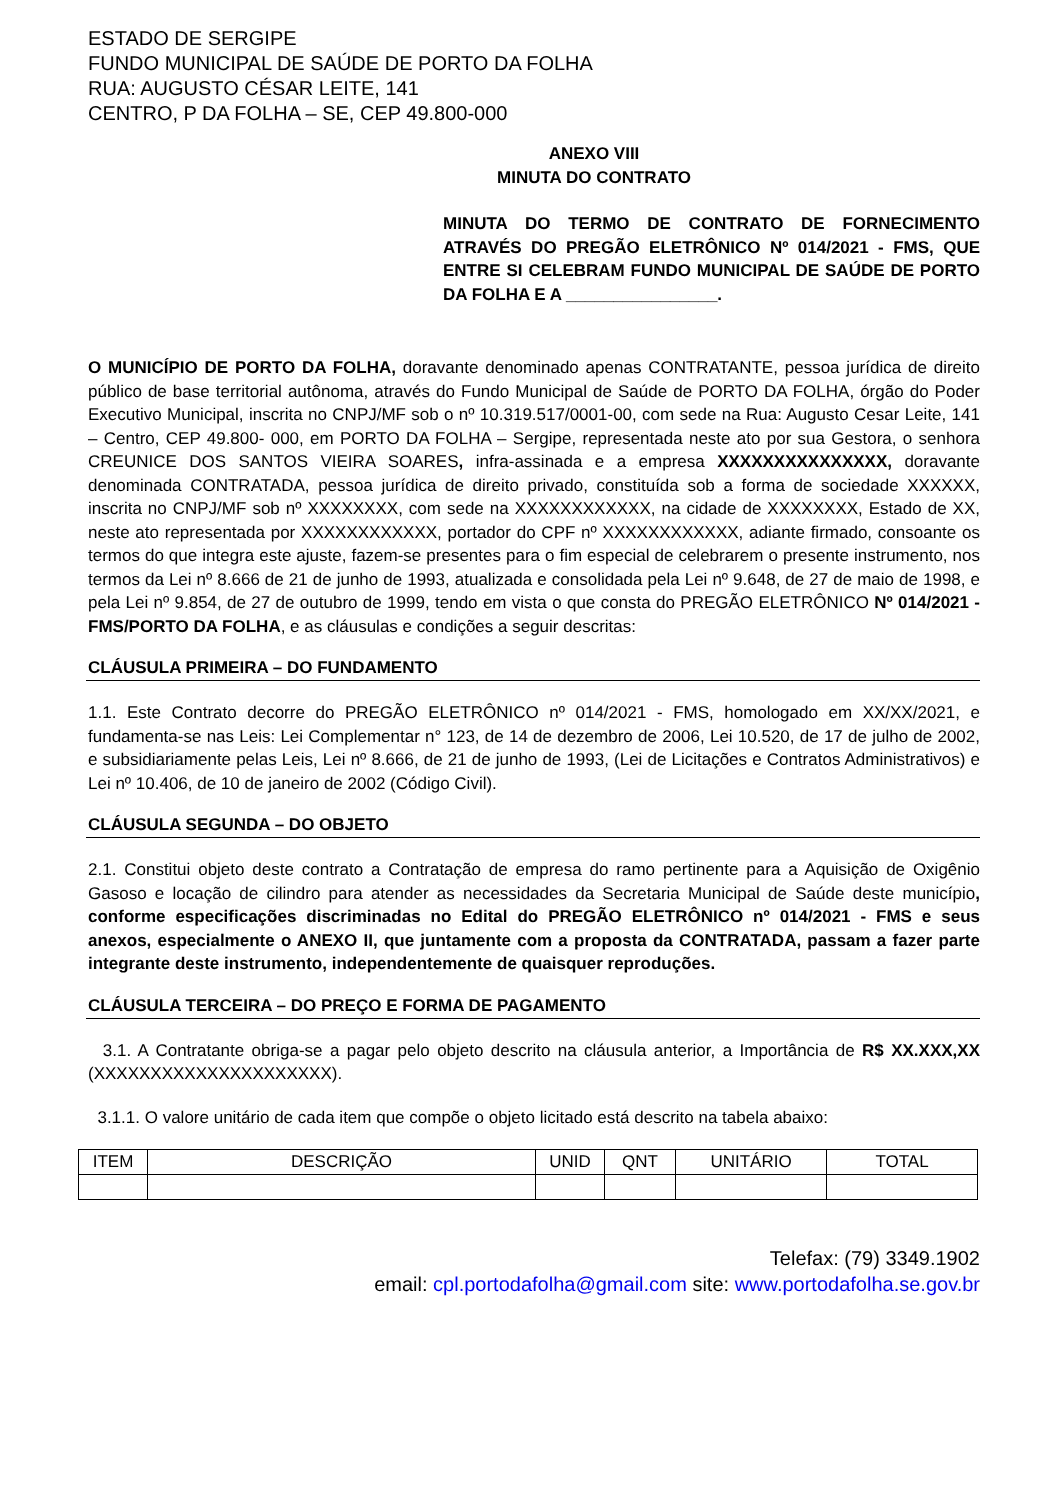ESTADO DE SERGIPE
FUNDO MUNICIPAL DE SAÚDE DE PORTO DA FOLHA
RUA: AUGUSTO CÉSAR LEITE, 141
CENTRO, P DA FOLHA – SE, CEP 49.800-000
ANEXO VIII
MINUTA DO CONTRATO
MINUTA DO TERMO DE CONTRATO DE FORNECIMENTO ATRAVÉS DO PREGÃO ELETRÔNICO Nº 014/2021 - FMS, QUE ENTRE SI CELEBRAM FUNDO MUNICIPAL DE SAÚDE DE PORTO DA FOLHA E A ________________.
O MUNICÍPIO DE PORTO DA FOLHA, doravante denominado apenas CONTRATANTE, pessoa jurídica de direito público de base territorial autônoma, através do Fundo Municipal de Saúde de PORTO DA FOLHA, órgão do Poder Executivo Municipal, inscrita no CNPJ/MF sob o nº 10.319.517/0001-00, com sede na Rua: Augusto Cesar Leite, 141 – Centro, CEP 49.800- 000, em PORTO DA FOLHA – Sergipe, representada neste ato por sua Gestora, o senhora CREUNICE DOS SANTOS VIEIRA SOARES, infra-assinada e a empresa XXXXXXXXXXXXXXX, doravante denominada CONTRATADA, pessoa jurídica de direito privado, constituída sob a forma de sociedade XXXXXX, inscrita no CNPJ/MF sob nº XXXXXXXX, com sede na XXXXXXXXXXXX, na cidade de XXXXXXXX, Estado de XX, neste ato representada por XXXXXXXXXXXX, portador do CPF nº XXXXXXXXXXXX, adiante firmado, consoante os termos do que integra este ajuste, fazem-se presentes para o fim especial de celebrarem o presente instrumento, nos termos da Lei nº 8.666 de 21 de junho de 1993, atualizada e consolidada pela Lei nº 9.648, de 27 de maio de 1998, e pela Lei nº 9.854, de 27 de outubro de 1999, tendo em vista o que consta do PREGÃO ELETRÔNICO Nº 014/2021 - FMS/PORTO DA FOLHA, e as cláusulas e condições a seguir descritas:
CLÁUSULA PRIMEIRA – DO FUNDAMENTO
1.1. Este Contrato decorre do PREGÃO ELETRÔNICO nº 014/2021 - FMS, homologado em XX/XX/2021, e fundamenta-se nas Leis: Lei Complementar n° 123, de 14 de dezembro de 2006, Lei 10.520, de 17 de julho de 2002, e subsidiariamente pelas Leis, Lei nº 8.666, de 21 de junho de 1993, (Lei de Licitações e Contratos Administrativos) e Lei nº 10.406, de 10 de janeiro de 2002 (Código Civil).
CLÁUSULA SEGUNDA – DO OBJETO
2.1. Constitui objeto deste contrato a Contratação de empresa do ramo pertinente para a Aquisição de Oxigênio Gasoso e locação de cilindro para atender as necessidades da Secretaria Municipal de Saúde deste município, conforme especificações discriminadas no Edital do PREGÃO ELETRÔNICO nº 014/2021 - FMS e seus anexos, especialmente o ANEXO II, que juntamente com a proposta da CONTRATADA, passam a fazer parte integrante deste instrumento, independentemente de quaisquer reproduções.
CLÁUSULA TERCEIRA – DO PREÇO E FORMA DE PAGAMENTO
3.1. A Contratante obriga-se a pagar pelo objeto descrito na cláusula anterior, a Importância de R$ XX.XXX,XX (XXXXXXXXXXXXXXXXXXXXX).
3.1.1. O valore unitário de cada item que compõe o objeto licitado está descrito na tabela abaixo:
| ITEM | DESCRIÇÃO | UNID | QNT | UNITÁRIO | TOTAL |
| --- | --- | --- | --- | --- | --- |
Telefax: (79) 3349.1902
email: cpl.portodafolha@gmail.com site: www.portodafolha.se.gov.br